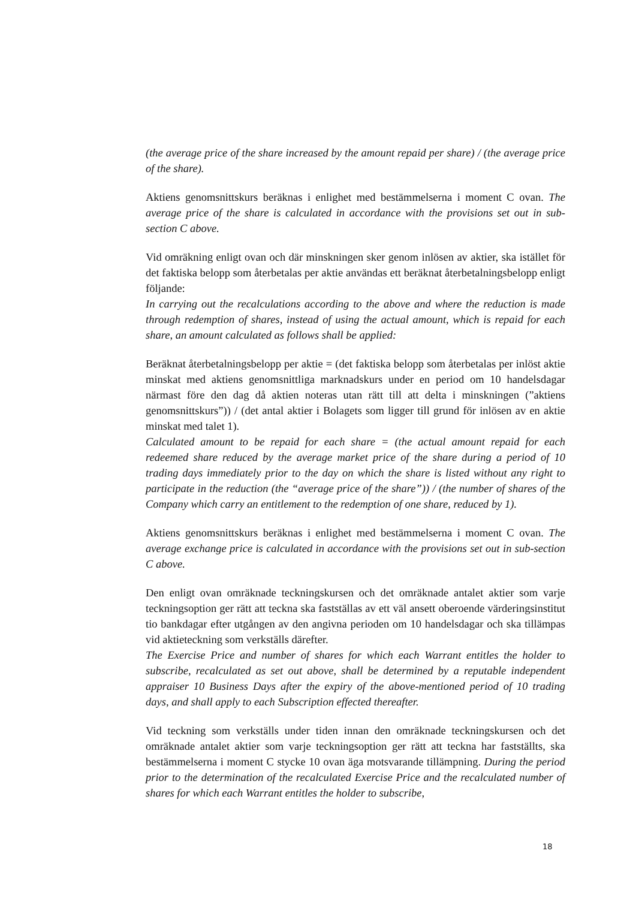(the average price of the share increased by the amount repaid per share) / (the average price of the share).
Aktiens genomsnittskurs beräknas i enlighet med bestämmelserna i moment C ovan. The average price of the share is calculated in accordance with the provisions set out in sub-section C above.
Vid omräkning enligt ovan och där minskningen sker genom inlösen av aktier, ska istället för det faktiska belopp som återbetalas per aktie användas ett beräknat återbetalningsbelopp enligt följande:
In carrying out the recalculations according to the above and where the reduction is made through redemption of shares, instead of using the actual amount, which is repaid for each share, an amount calculated as follows shall be applied:
Beräknat återbetalningsbelopp per aktie = (det faktiska belopp som återbetalas per inlöst aktie minskat med aktiens genomsnittliga marknadskurs under en period om 10 handelsdagar närmast före den dag då aktien noteras utan rätt till att delta i minskningen (”aktiens genomsnittskurs”)) / (det antal aktier i Bolagets som ligger till grund för inlösen av en aktie minskat med talet 1).
Calculated amount to be repaid for each share = (the actual amount repaid for each redeemed share reduced by the average market price of the share during a period of 10 trading days immediately prior to the day on which the share is listed without any right to participate in the reduction (the “average price of the share”)) / (the number of shares of the Company which carry an entitlement to the redemption of one share, reduced by 1).
Aktiens genomsnittskurs beräknas i enlighet med bestämmelserna i moment C ovan. The average exchange price is calculated in accordance with the provisions set out in sub-section C above.
Den enligt ovan omräknade teckningskursen och det omräknade antalet aktier som varje teckningsoption ger rätt att teckna ska fastställas av ett väl ansett oberoende värderingsinstitut tio bankdagar efter utgången av den angivna perioden om 10 handelsdagar och ska tillämpas vid aktieteckning som verkställs därefter.
The Exercise Price and number of shares for which each Warrant entitles the holder to subscribe, recalculated as set out above, shall be determined by a reputable independent appraiser 10 Business Days after the expiry of the above-mentioned period of 10 trading days, and shall apply to each Subscription effected thereafter.
Vid teckning som verkställs under tiden innan den omräknade teckningskursen och det omräknade antalet aktier som varje teckningsoption ger rätt att teckna har fastställts, ska bestämmelserna i moment C stycke 10 ovan äga motsvarande tillämpning. During the period prior to the determination of the recalculated Exercise Price and the recalculated number of shares for which each Warrant entitles the holder to subscribe,
18